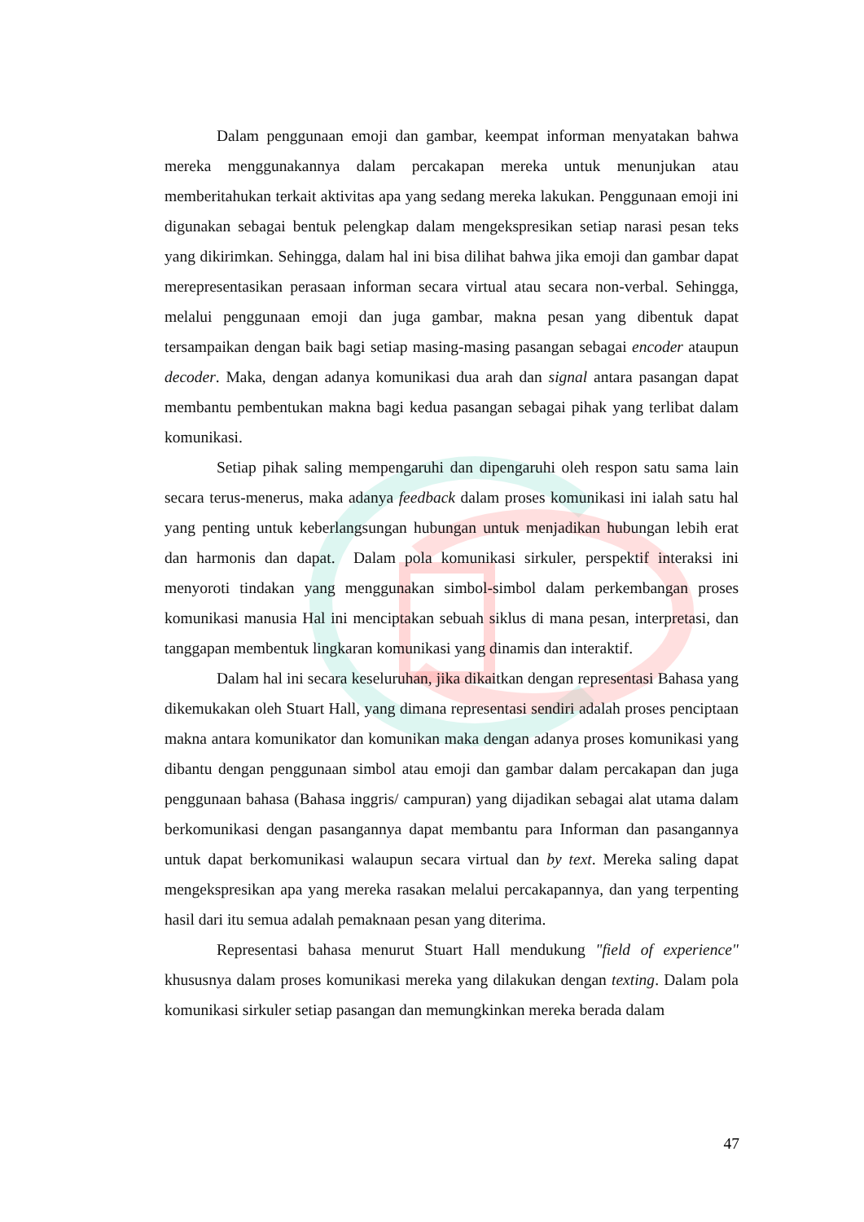Dalam penggunaan emoji dan gambar, keempat informan menyatakan bahwa mereka menggunakannya dalam percakapan mereka untuk menunjukan atau memberitahukan terkait aktivitas apa yang sedang mereka lakukan. Penggunaan emoji ini digunakan sebagai bentuk pelengkap dalam mengekspresikan setiap narasi pesan teks yang dikirimkan. Sehingga, dalam hal ini bisa dilihat bahwa jika emoji dan gambar dapat merepresentasikan perasaan informan secara virtual atau secara non-verbal. Sehingga, melalui penggunaan emoji dan juga gambar, makna pesan yang dibentuk dapat tersampaikan dengan baik bagi setiap masing-masing pasangan sebagai encoder ataupun decoder. Maka, dengan adanya komunikasi dua arah dan signal antara pasangan dapat membantu pembentukan makna bagi kedua pasangan sebagai pihak yang terlibat dalam komunikasi.
Setiap pihak saling mempengaruhi dan dipengaruhi oleh respon satu sama lain secara terus-menerus, maka adanya feedback dalam proses komunikasi ini ialah satu hal yang penting untuk keberlangsungan hubungan untuk menjadikan hubungan lebih erat dan harmonis dan dapat. Dalam pola komunikasi sirkuler, perspektif interaksi ini menyoroti tindakan yang menggunakan simbol-simbol dalam perkembangan proses komunikasi manusia Hal ini menciptakan sebuah siklus di mana pesan, interpretasi, dan tanggapan membentuk lingkaran komunikasi yang dinamis dan interaktif.
Dalam hal ini secara keseluruhan, jika dikaitkan dengan representasi Bahasa yang dikemukakan oleh Stuart Hall, yang dimana representasi sendiri adalah proses penciptaan makna antara komunikator dan komunikan maka dengan adanya proses komunikasi yang dibantu dengan penggunaan simbol atau emoji dan gambar dalam percakapan dan juga penggunaan bahasa (Bahasa inggris/ campuran) yang dijadikan sebagai alat utama dalam berkomunikasi dengan pasangannya dapat membantu para Informan dan pasangannya untuk dapat berkomunikasi walaupun secara virtual dan by text. Mereka saling dapat mengekspresikan apa yang mereka rasakan melalui percakapannya, dan yang terpenting hasil dari itu semua adalah pemaknaan pesan yang diterima.
Representasi bahasa menurut Stuart Hall mendukung "field of experience" khususnya dalam proses komunikasi mereka yang dilakukan dengan texting. Dalam pola komunikasi sirkuler setiap pasangan dan memungkinkan mereka berada dalam
47